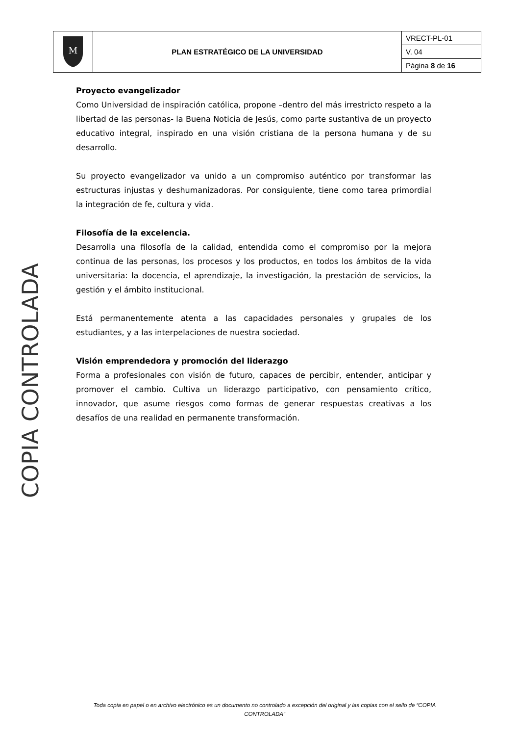| M | PLAN ESTRATÉGICO DE LA UNIVERSIDAD | VRECT-PL-01 |
| | | V. 04 |
| | | Página 8 de 16 |
Proyecto evangelizador
Como Universidad de inspiración católica, propone –dentro del más irrestricto respeto a la libertad de las personas- la Buena Noticia de Jesús, como parte sustantiva de un proyecto educativo integral, inspirado en una visión cristiana de la persona humana y de su desarrollo.
Su proyecto evangelizador va unido a un compromiso auténtico por transformar las estructuras injustas y deshumanizadoras. Por consiguiente, tiene como tarea primordial la integración de fe, cultura y vida.
Filosofía de la excelencia.
Desarrolla una filosofía de la calidad, entendida como el compromiso por la mejora continua de las personas, los procesos y los productos, en todos los ámbitos de la vida universitaria: la docencia, el aprendizaje, la investigación, la prestación de servicios, la gestión y el ámbito institucional.
Está permanentemente atenta a las capacidades personales y grupales de los estudiantes, y a las interpelaciones de nuestra sociedad.
Visión emprendedora y promoción del liderazgo
Forma a profesionales con visión de futuro, capaces de percibir, entender, anticipar y promover el cambio. Cultiva un liderazgo participativo, con pensamiento crítico, innovador, que asume riesgos como formas de generar respuestas creativas a los desafíos de una realidad en permanente transformación.
COPIA CONTROLADA
Toda copia en papel o en archivo electrónico es un documento no controlado a excepción del original y las copias con el sello de “COPIA CONTROLADA”